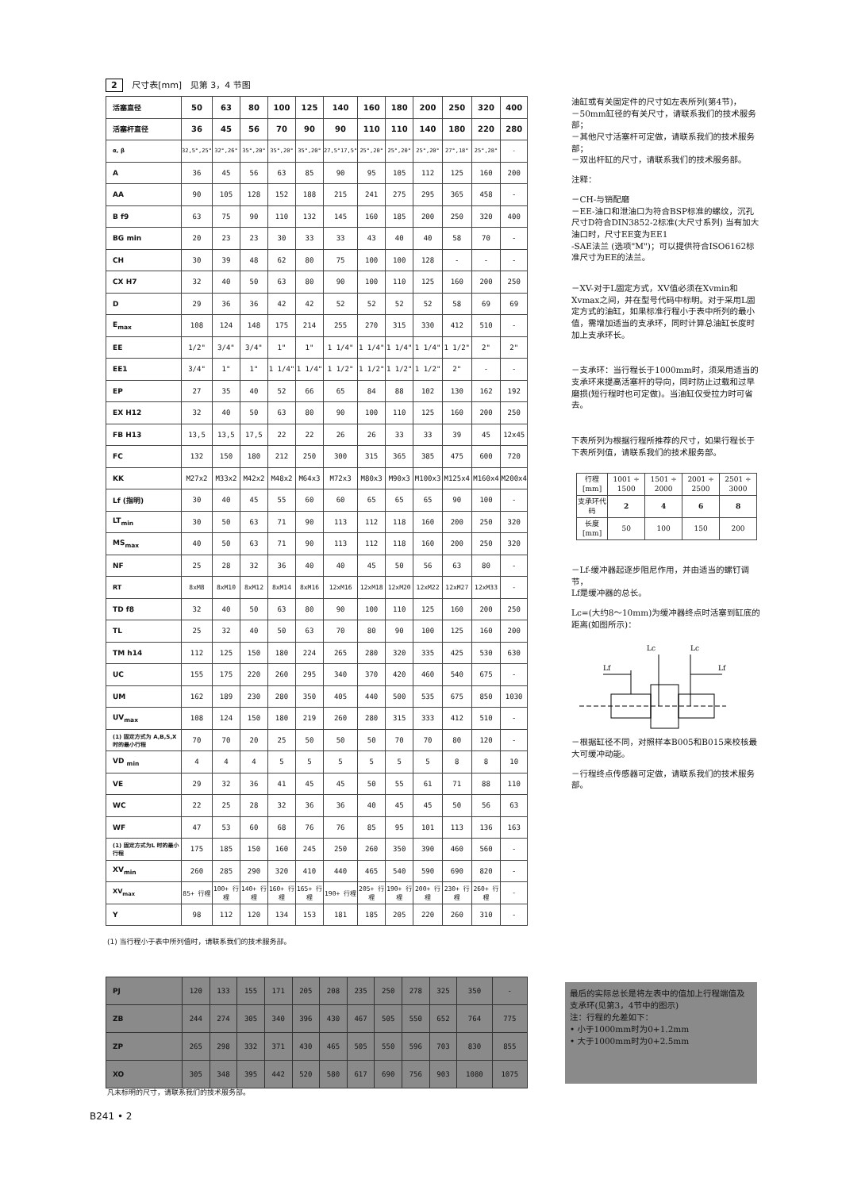2 尺寸表[mm] 见第 3，4 节图
| 活塞直径 | 50 | 63 | 80 | 100 | 125 | 140 | 160 | 180 | 200 | 250 | 320 | 400 |
| 活塞杆直径 | 36 | 45 | 56 | 70 | 90 | 90 | 110 | 110 | 140 | 180 | 220 | 280 |
| α, β | 32,5°,25° | 32°,26° | 35°,20° | 35°,20° | 35°,20° | 27,5°17,5° | 25°,20° | 25°,20° | 25°,20° | 27°,18° | 25°,28° | - |
| A | 36 | 45 | 56 | 63 | 85 | 90 | 95 | 105 | 112 | 125 | 160 | 200 |
| AA | 90 | 105 | 128 | 152 | 188 | 215 | 241 | 275 | 295 | 365 | 458 | - |
| B f9 | 63 | 75 | 90 | 110 | 132 | 145 | 160 | 185 | 200 | 250 | 320 | 400 |
| BG min | 20 | 23 | 23 | 30 | 33 | 33 | 43 | 40 | 40 | 58 | 70 | - |
| CH | 30 | 39 | 48 | 62 | 80 | 75 | 100 | 100 | 128 | - | - | - |
| CX H7 | 32 | 40 | 50 | 63 | 80 | 90 | 100 | 110 | 125 | 160 | 200 | 250 |
| D | 29 | 36 | 36 | 42 | 42 | 52 | 52 | 52 | 52 | 58 | 69 | 69 |
| E<sub>max</sub> | 108 | 124 | 148 | 175 | 214 | 255 | 270 | 315 | 330 | 412 | 510 | - |
| EE | 1/2" | 3/4" | 3/4" | 1" | 1" | 1 1/4" | 1 1/4" | 1 1/4" | 1 1/4" | 1 1/2" | 2" | 2" |
| EE1 | 3/4" | 1" | 1" | 1 1/4" | 1 1/4" | 1 1/2" | 1 1/2" | 1 1/2" | 1 1/2" | 2" | - | - |
| EP | 27 | 35 | 40 | 52 | 66 | 65 | 84 | 88 | 102 | 130 | 162 | 192 |
| EX H12 | 32 | 40 | 50 | 63 | 80 | 90 | 100 | 110 | 125 | 160 | 200 | 250 |
| FB H13 | 13,5 | 13,5 | 17,5 | 22 | 22 | 26 | 26 | 33 | 33 | 39 | 45 | 12x45 |
| FC | 132 | 150 | 180 | 212 | 250 | 300 | 315 | 365 | 385 | 475 | 600 | 720 |
| KK | M27x2 | M33x2 | M42x2 | M48x2 | M64x3 | M72x3 | M80x3 | M90x3 | M100x3 | M125x4 | M160x4 | M200x4 |
| Lf (指明) | 30 | 40 | 45 | 55 | 60 | 60 | 65 | 65 | 65 | 90 | 100 | - |
| LT<sub>min</sub> | 30 | 50 | 63 | 71 | 90 | 113 | 112 | 118 | 160 | 200 | 250 | 320 |
| MS<sub>max</sub> | 40 | 50 | 63 | 71 | 90 | 113 | 112 | 118 | 160 | 200 | 250 | 320 |
| NF | 25 | 28 | 32 | 36 | 40 | 40 | 45 | 50 | 56 | 63 | 80 | - |
| RT | 8xM8 | 8xM10 | 8xM12 | 8xM14 | 8xM16 | 12xM16 | 12xM18 | 12xM20 | 12xM22 | 12xM27 | 12xM33 | - |
| TD f8 | 32 | 40 | 50 | 63 | 80 | 90 | 100 | 110 | 125 | 160 | 200 | 250 |
| TL | 25 | 32 | 40 | 50 | 63 | 70 | 80 | 90 | 100 | 125 | 160 | 200 |
| TM h14 | 112 | 125 | 150 | 180 | 224 | 265 | 280 | 320 | 335 | 425 | 530 | 630 |
| UC | 155 | 175 | 220 | 260 | 295 | 340 | 370 | 420 | 460 | 540 | 675 | - |
| UM | 162 | 189 | 230 | 280 | 350 | 405 | 440 | 500 | 535 | 675 | 850 | 1030 |
| UV<sub>max</sub> | 108 | 124 | 150 | 180 | 219 | 260 | 280 | 315 | 333 | 412 | 510 | - |
| (1) 固定方式为 A,B,S,X 时的最小行程 | 70 | 70 | 20 | 25 | 50 | 50 | 50 | 70 | 70 | 80 | 120 | - |
| VD <sub>min</sub> | 4 | 4 | 4 | 5 | 5 | 5 | 5 | 5 | 5 | 8 | 8 | 10 |
| VE | 29 | 32 | 36 | 41 | 45 | 45 | 50 | 55 | 61 | 71 | 88 | 110 |
| WC | 22 | 25 | 28 | 32 | 36 | 36 | 40 | 45 | 45 | 50 | 56 | 63 |
| WF | 47 | 53 | 60 | 68 | 76 | 76 | 85 | 95 | 101 | 113 | 136 | 163 |
| (1) 固定方式为L 时的最小行程 | 175 | 185 | 150 | 160 | 245 | 250 | 260 | 350 | 390 | 460 | 560 | - |
| XV<sub>min</sub> | 260 | 285 | 290 | 320 | 410 | 440 | 465 | 540 | 590 | 690 | 820 | - |
| XV<sub>max</sub> | 85+ 行程 | 100+ 行程 | 140+ 行程 | 160+ 行程 | 165+ 行程 | 190+ 行程 | 205+ 行程 | 190+ 行程 | 200+ 行程 | 230+ 行程 | 260+ 行程 | - |
| Y | 98 | 112 | 120 | 134 | 153 | 181 | 185 | 205 | 220 | 260 | 310 | - |
(1) 当行程小于表中所列值时，请联系我们的技术服务部。
| PJ | 120 | 133 | 155 | 171 | 205 | 208 | 235 | 250 | 278 | 325 | 350 | - |
| ZB | 244 | 274 | 305 | 340 | 396 | 430 | 467 | 505 | 550 | 652 | 764 | 775 |
| ZP | 265 | 298 | 332 | 371 | 430 | 465 | 505 | 550 | 596 | 703 | 830 | 855 |
| XO | 305 | 348 | 395 | 442 | 520 | 580 | 617 | 690 | 756 | 903 | 1080 | 1075 |
凡未标明的尺寸，请联系我们的技术服务部。
B241 • 2
油缸或有关固定件的尺寸如左表所列(第4节)，
－50mm缸径的有关尺寸，请联系我们的技术服务部；
－其他尺寸活塞杆可定做，请联系我们的技术服务部；
－双出杆缸的尺寸，请联系我们的技术服务部。
注释：
－CH-与销配磨
－EE-油口和泄油口为符合BSP标准的螺纹，沉孔尺寸D符合DIN3852-2标准(大尺寸系列) 当有加大油口时，尺寸EE变为EE1
-SAE法兰 (选项"M")；可以提供符合ISO6162标准尺寸为EE的法兰。
－XV-对于L固定方式，XV值必须在Xvmin和Xvmax之间，并在型号代码中标明。对于采用L固定方式的油缸，如果标准行程小于表中所列的最小值，需增加适当的支承环，同时计算总油缸长度时加上支承环长。
－支承环：当行程长于1000mm时，须采用适当的支承环来提高活塞杆的导向，同时防止过载和过早磨损(短行程时也可定做)。当油缸仅受拉力时可省去。
下表所列为根据行程所推荐的尺寸，如果行程长于下表所列值，请联系我们的技术服务部。
| 行程 [mm] | 1001 ÷ 1500 | 1501 ÷ 2000 | 2001 ÷ 2500 | 2501 ÷ 3000 |
| 支承环代码 | 2 | 4 | 6 | 8 |
| 长度 [mm] | 50 | 100 | 150 | 200 |
－Lf-缓冲器起逐步阻尼作用，并由适当的螺钉调节，
Lf是缓冲器的总长。
Lc=(大约8～10mm)为缓冲器终点时活塞到缸底的距离(如图所示)：
Lc
Lc
Lf
Lf
－根据缸径不同，对照样本B005和B015来校核最大可缓冲动能。
－行程终点传感器可定做，请联系我们的技术服务部。
最后的实际总长是将左表中的值加上行程端值及支承环(见第3，4节中的图示)
注：行程的允差如下：
• 小于1000mm时为0+1.2mm
• 大于1000mm时为0+2.5mm